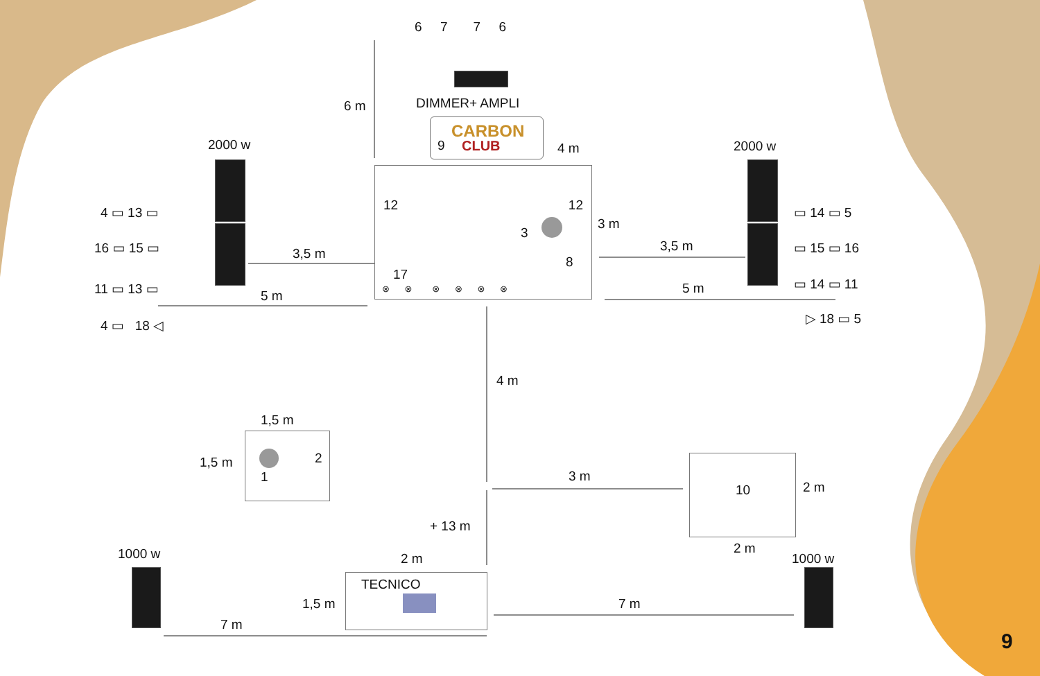6 7 7 6
DIMMER+ AMPLI
6 m
9
CARBON
CLUB
4 m
2000 w 2000 w
12 12
3
8
17
⊗ ⊗ ⊗ ⊗ ⊗ ⊗
3 m
4 ▭ 13 ▭
16 ▭ 15 ▭
11 ▭ 13 ▭
4 ▭ 18 ◁
3,5 m
5 m
3,5 m
5 m
▭ 14 ▭ 5
▭ 15 ▭ 16
▭ 14 ▭ 11
▷ 18 ▭ 5
4 m
1,5 m
1,5 m
1
2
3 m
10
2 m
2 m
+ 13 m
1000 w 1000 w
2 m
1,5 m
TECNICO
7 m
7 m
9